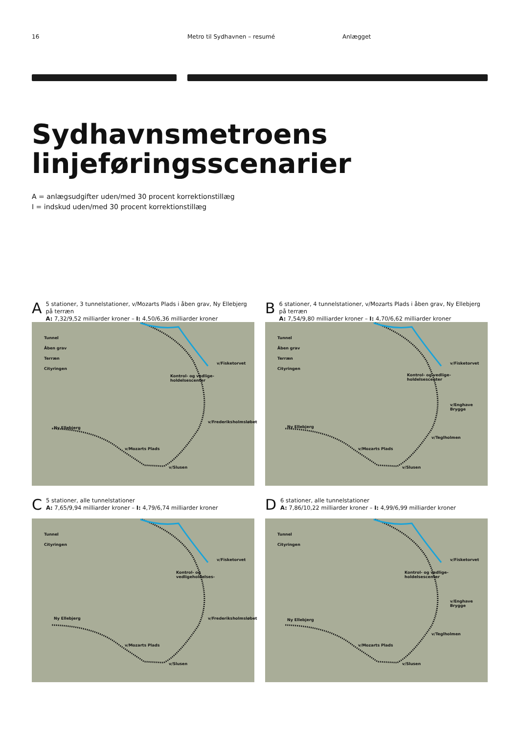16 Metro til Sydhavnen – resumé Anlægget
Sydhavnsmetroens
linjeføringsscenarier
A = anlægsudgifter uden/med 30 procent korrektionstillæg
I = indskud uden/med 30 procent korrektionstillæg
A 5 stationer, 3 tunnelstationer, v/Mozarts Plads i åben grav, Ny Ellebjerg på terræn
A: 7,32/9,52 milliarder kroner – I: 4,50/6,36 milliarder kroner
Tunnel
Åben grav
Terræn
Cityringen
v/Fisketorvet
Kontrol- og vedlige-
holdelsescenter
v/Frederiksholmsløbet
Ny Ellebjerg
v/Mozarts Plads
v/Slusen
B 6 stationer, 4 tunnelstationer, v/Mozarts Plads i åben grav, Ny Ellebjerg på terræn
A: 7,54/9,80 milliarder kroner – I: 4,70/6,62 milliarder kroner
Tunnel
Åben grav
Terræn
Cityringen
v/Fisketorvet
Kontrol- og vedlige-
holdelsescenter
v/Enghave Brygge
v/Teglholmen
Ny Ellebjerg
v/Mozarts Plads
v/Slusen
C 5 stationer, alle tunnelstationer
A: 7,65/9,94 milliarder kroner – I: 4,79/6,74 milliarder kroner
Tunnel
Cityringen
v/Fisketorvet
Kontrol- og
vedligeholdelses-
v/Frederiksholmsløbet Ny Ellebjerg
v/Mozarts Plads
v/Slusen
D 6 stationer, alle tunnelstationer
A: 7,86/10,22 milliarder kroner – I: 4,99/6,99 milliarder kroner
Tunnel
Cityringen
v/Fisketorvet
Kontrol- og vedlige-
holdelsescenter
v/Enghave Brygge
v/Teglholmen
Ny Ellebjerg
v/Mozarts Plads
v/Slusen